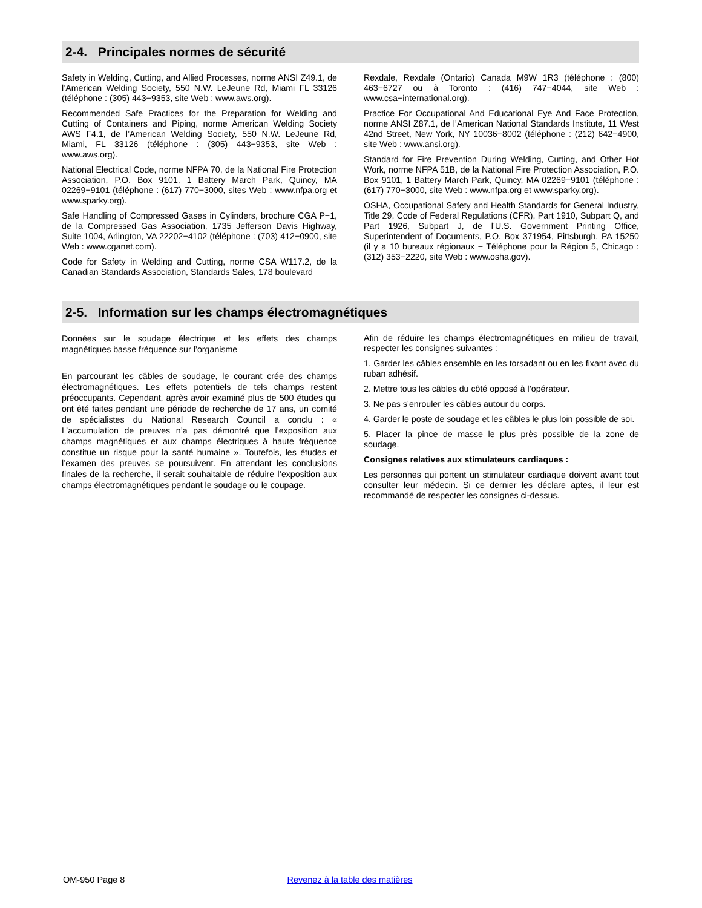2-4. Principales normes de sécurité
Safety in Welding, Cutting, and Allied Processes, norme ANSI Z49.1, de l’American Welding Society, 550 N.W. LeJeune Rd, Miami FL 33126 (téléphone : (305) 443−9353, site Web : www.aws.org).
Recommended Safe Practices for the Preparation for Welding and Cutting of Containers and Piping, norme American Welding Society AWS F4.1, de l’American Welding Society, 550 N.W. LeJeune Rd, Miami, FL 33126 (téléphone : (305) 443−9353, site Web : www.aws.org).
National Electrical Code, norme NFPA 70, de la National Fire Protection Association, P.O. Box 9101, 1 Battery March Park, Quincy, MA 02269−9101 (téléphone : (617) 770−3000, sites Web : www.nfpa.org et www.sparky.org).
Safe Handling of Compressed Gases in Cylinders, brochure CGA P−1, de la Compressed Gas Association, 1735 Jefferson Davis Highway, Suite 1004, Arlington, VA 22202−4102 (téléphone : (703) 412−0900, site Web : www.cganet.com).
Code for Safety in Welding and Cutting, norme CSA W117.2, de la Canadian Standards Association, Standards Sales, 178 boulevard
Rexdale, Rexdale (Ontario) Canada M9W 1R3 (téléphone : (800) 463−6727 ou à Toronto : (416) 747−4044, site Web : www.csa−international.org).
Practice For Occupational And Educational Eye And Face Protection, norme ANSI Z87.1, de l’American National Standards Institute, 11 West 42nd Street, New York, NY 10036−8002 (téléphone : (212) 642−4900, site Web : www.ansi.org).
Standard for Fire Prevention During Welding, Cutting, and Other Hot Work, norme NFPA 51B, de la National Fire Protection Association, P.O. Box 9101, 1 Battery March Park, Quincy, MA 02269−9101 (téléphone : (617) 770−3000, site Web : www.nfpa.org et www.sparky.org).
OSHA, Occupational Safety and Health Standards for General Industry, Title 29, Code of Federal Regulations (CFR), Part 1910, Subpart Q, and Part 1926, Subpart J, de l’U.S. Government Printing Office, Superintendent of Documents, P.O. Box 371954, Pittsburgh, PA 15250 (il y a 10 bureaux régionaux − Téléphone pour la Région 5, Chicago : (312) 353−2220, site Web : www.osha.gov).
2-5. Information sur les champs électromagnétiques
Données sur le soudage électrique et les effets des champs magnétiques basse fréquence sur l’organisme
En parcourant les câbles de soudage, le courant crée des champs électromagnétiques. Les effets potentiels de tels champs restent préoccupants. Cependant, après avoir examiné plus de 500 études qui ont été faites pendant une période de recherche de 17 ans, un comité de spécialistes du National Research Council a conclu : « L’accumulation de preuves n’a pas démontré que l’exposition aux champs magnétiques et aux champs électriques à haute fréquence constitue un risque pour la santé humaine ». Toutefois, les études et l’examen des preuves se poursuivent. En attendant les conclusions finales de la recherche, il serait souhaitable de réduire l’exposition aux champs électromagnétiques pendant le soudage ou le coupage.
Afin de réduire les champs électromagnétiques en milieu de travail, respecter les consignes suivantes :
1. Garder les câbles ensemble en les torsadant ou en les fixant avec du ruban adhésif.
2. Mettre tous les câbles du côté opposé à l’opérateur.
3. Ne pas s’enrouler les câbles autour du corps.
4. Garder le poste de soudage et les câbles le plus loin possible de soi.
5. Placer la pince de masse le plus près possible de la zone de soudage.
Consignes relatives aux stimulateurs cardiaques :
Les personnes qui portent un stimulateur cardiaque doivent avant tout consulter leur médecin. Si ce dernier les déclare aptes, il leur est recommandé de respecter les consignes ci-dessus.
OM-950 Page 8 Revenez à la table des matières